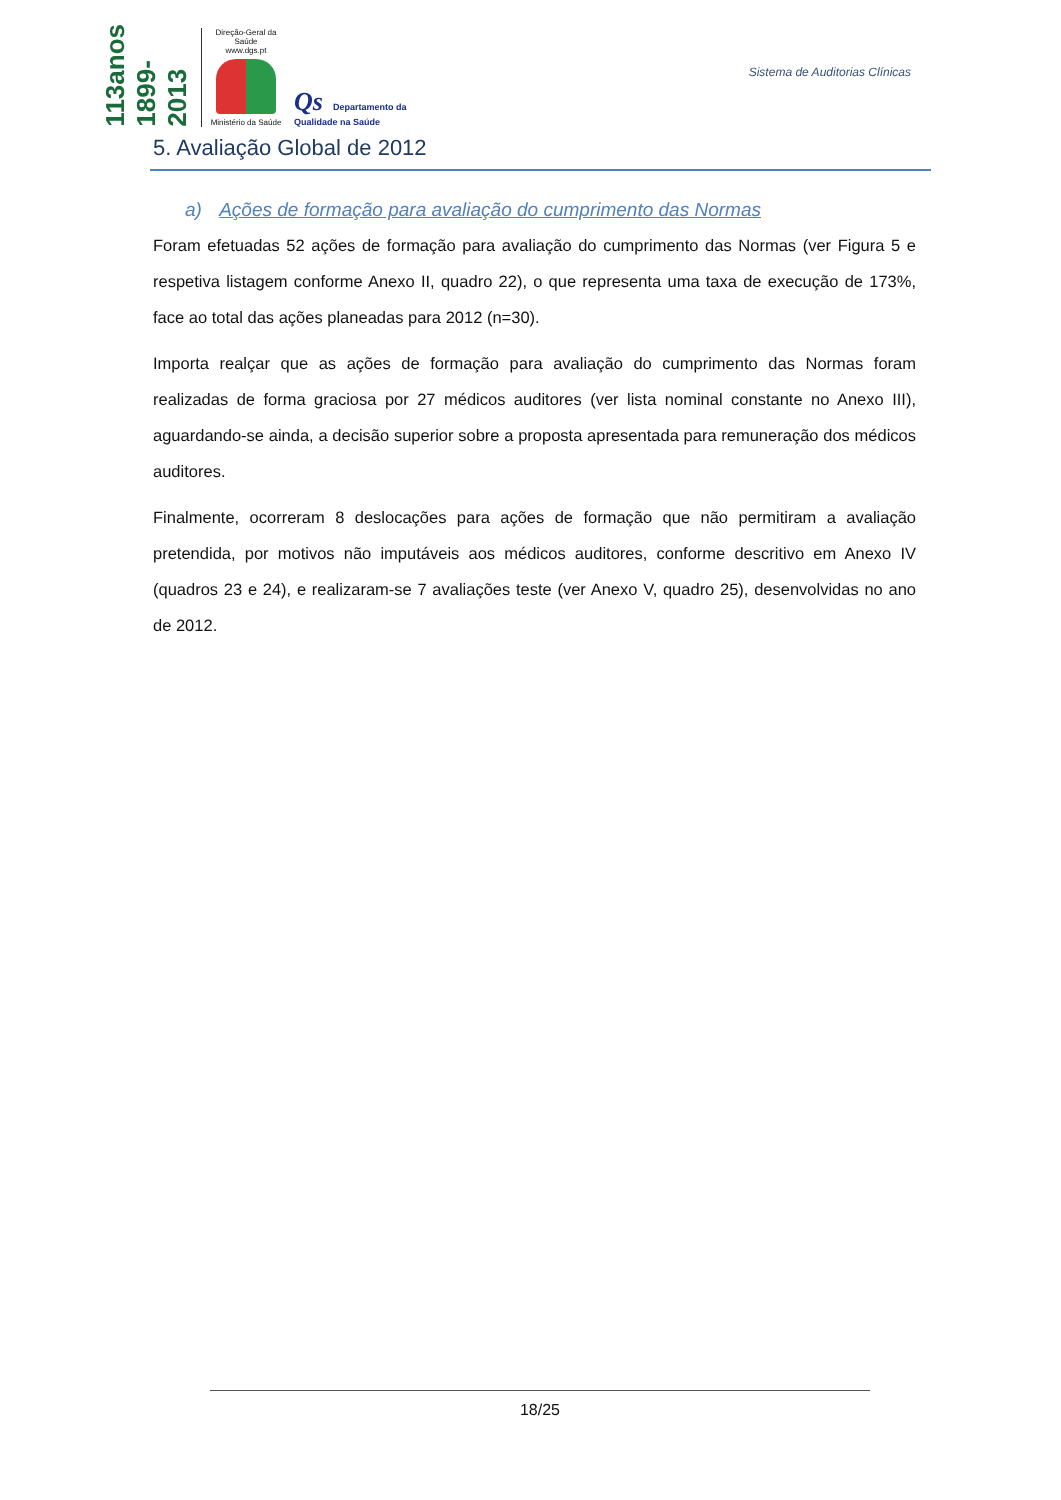113anos 1899-2013
Direção-Geral da Saúde
www.dgs.pt
Ministério da Saúde
Qs Departamento da
Qualidade na Saúde
Sistema de Auditorias Clínicas
5. Avaliação Global de 2012
a) Ações de formação para avaliação do cumprimento das Normas
Foram efetuadas 52 ações de formação para avaliação do cumprimento das Normas (ver Figura 5 e respetiva listagem conforme Anexo II, quadro 22), o que representa uma taxa de execução de 173%, face ao total das ações planeadas para 2012 (n=30).
Importa realçar que as ações de formação para avaliação do cumprimento das Normas foram realizadas de forma graciosa por 27 médicos auditores (ver lista nominal constante no Anexo III), aguardando-se ainda, a decisão superior sobre a proposta apresentada para remuneração dos médicos auditores.
Finalmente, ocorreram 8 deslocações para ações de formação que não permitiram a avaliação pretendida, por motivos não imputáveis aos médicos auditores, conforme descritivo em Anexo IV (quadros 23 e 24), e realizaram-se 7 avaliações teste (ver Anexo V, quadro 25), desenvolvidas no ano de 2012.
18/25